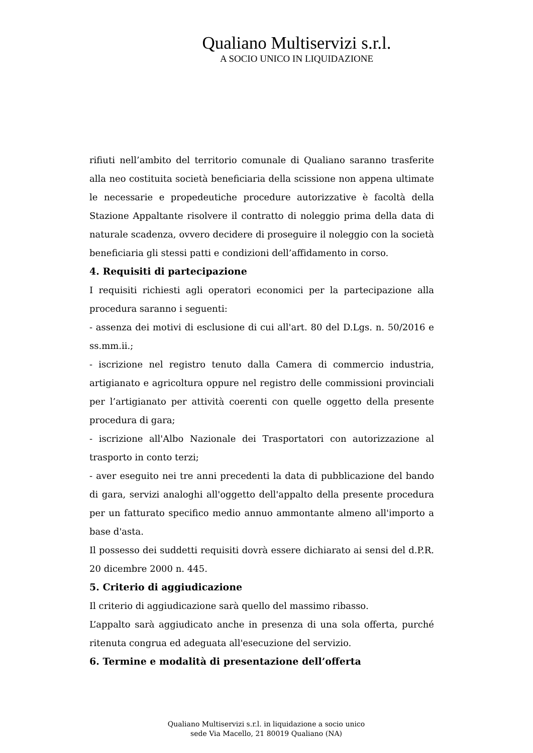Qualiano Multiservizi s.r.l.
A SOCIO UNICO IN LIQUIDAZIONE
rifiuti nell’ambito del territorio comunale di Qualiano saranno trasferite alla neo costituita società beneficiaria della scissione non appena ultimate le necessarie e propedeutiche procedure autorizzative è facoltà della Stazione Appaltante risolvere il contratto di noleggio prima della data di naturale scadenza, ovvero decidere di proseguire il noleggio con la società beneficiaria gli stessi patti e condizioni dell’affidamento in corso.
4. Requisiti di partecipazione
I requisiti richiesti agli operatori economici per la partecipazione alla procedura saranno i seguenti:
- assenza dei motivi di esclusione di cui all'art. 80 del D.Lgs. n. 50/2016 e ss.mm.ii.;
- iscrizione nel registro tenuto dalla Camera di commercio industria, artigianato e agricoltura oppure nel registro delle commissioni provinciali per l’artigianato per attività coerenti con quelle oggetto della presente procedura di gara;
- iscrizione all'Albo Nazionale dei Trasportatori con autorizzazione al trasporto in conto terzi;
- aver eseguito nei tre anni precedenti la data di pubblicazione del bando di gara, servizi analoghi all'oggetto dell'appalto della presente procedura per un fatturato specifico medio annuo ammontante almeno all'importo a base d'asta.
Il possesso dei suddetti requisiti dovrà essere dichiarato ai sensi del d.P.R. 20 dicembre 2000 n. 445.
5. Criterio di aggiudicazione
Il criterio di aggiudicazione sarà quello del massimo ribasso.
L’appalto sarà aggiudicato anche in presenza di una sola offerta, purché ritenuta congrua ed adeguata all'esecuzione del servizio.
6. Termine e modalità di presentazione dell’offerta
Qualiano Multiservizi s.r.l. in liquidazione a socio unico
sede Via Macello, 21 80019 Qualiano (NA)